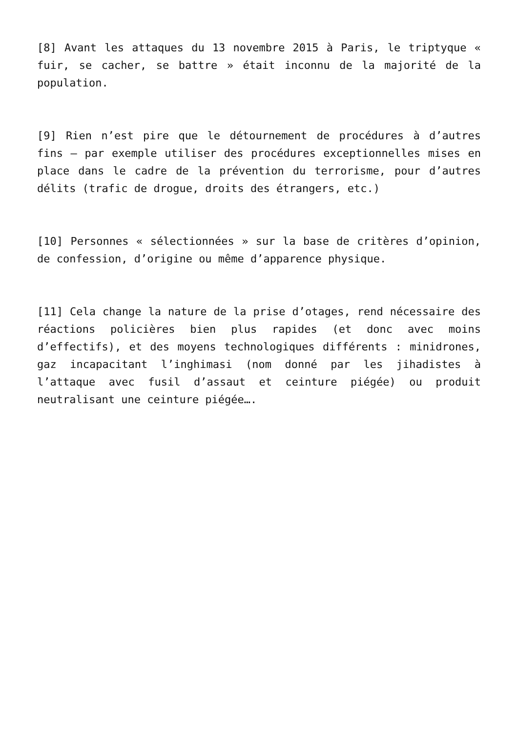[8] Avant les attaques du 13 novembre 2015 à Paris, le triptyque « fuir, se cacher, se battre » était inconnu de la majorité de la population.
[9] Rien n’est pire que le détournement de procédures à d’autres fins – par exemple utiliser des procédures exceptionnelles mises en place dans le cadre de la prévention du terrorisme, pour d’autres délits (trafic de drogue, droits des étrangers, etc.)
[10] Personnes « sélectionnées » sur la base de critères d’opinion, de confession, d’origine ou même d’apparence physique.
[11] Cela change la nature de la prise d’otages, rend nécessaire des réactions policières bien plus rapides (et donc avec moins d’effectifs), et des moyens technologiques différents : minidrones, gaz incapacitant l’inghimasi (nom donné par les jihadistes à l’attaque avec fusil d’assaut et ceinture piégée) ou produit neutralisant une ceinture piégée….